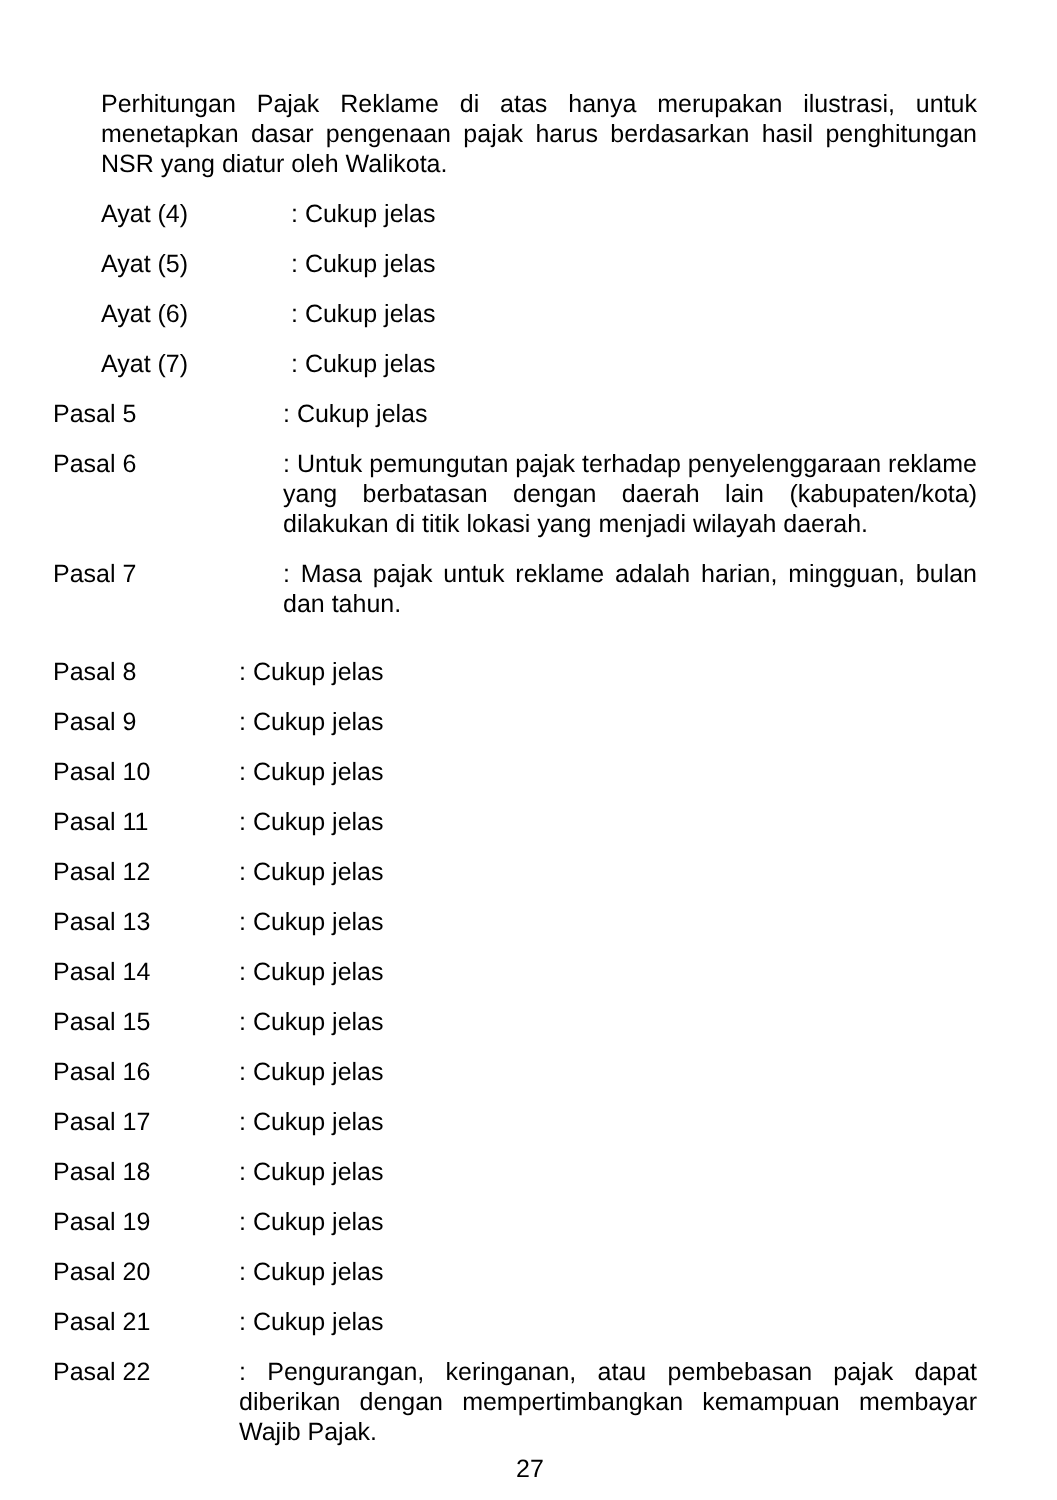Perhitungan Pajak Reklame di atas hanya merupakan ilustrasi, untuk menetapkan dasar pengenaan pajak harus berdasarkan hasil penghitungan NSR yang diatur oleh Walikota.
Ayat (4): Cukup jelas
Ayat (5): Cukup jelas
Ayat (6): Cukup jelas
Ayat (7): Cukup jelas
Pasal 5: Cukup jelas
Pasal 6: Untuk pemungutan pajak terhadap penyelenggaraan reklame yang berbatasan dengan daerah lain (kabupaten/kota) dilakukan di titik lokasi yang menjadi wilayah daerah.
Pasal 7: Masa pajak untuk reklame adalah harian, mingguan, bulan dan tahun.
Pasal 8: Cukup jelas
Pasal 9: Cukup jelas
Pasal 10: Cukup jelas
Pasal 11: Cukup jelas
Pasal 12: Cukup jelas
Pasal 13: Cukup jelas
Pasal 14: Cukup jelas
Pasal 15: Cukup jelas
Pasal 16: Cukup jelas
Pasal 17: Cukup jelas
Pasal 18: Cukup jelas
Pasal 19: Cukup jelas
Pasal 20: Cukup jelas
Pasal 21: Cukup jelas
Pasal 22: Pengurangan, keringanan, atau pembebasan pajak dapat diberikan dengan mempertimbangkan kemampuan membayar Wajib Pajak.
27